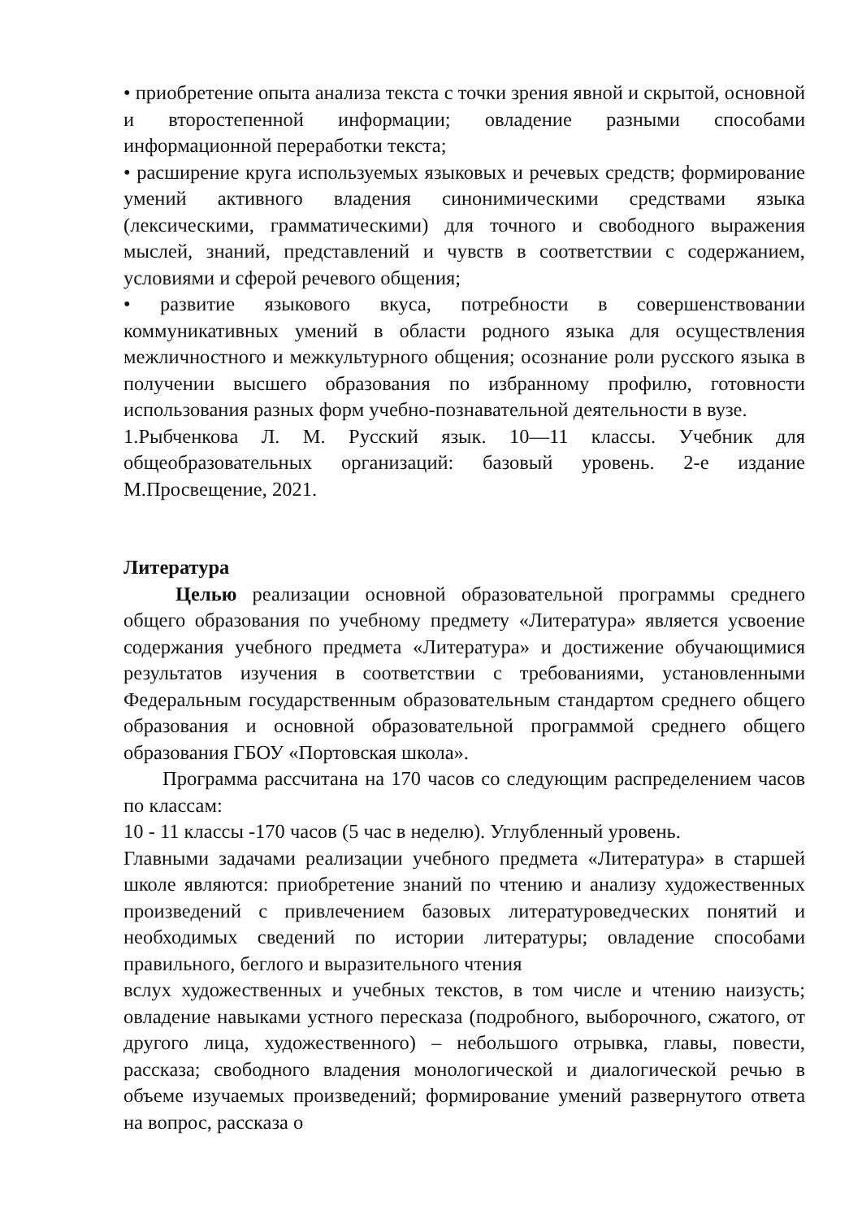• приобретение опыта анализа текста с точки зрения явной и скрытой, основной и второстепенной информации; овладение разными способами информационной переработки текста;
• расширение круга используемых языковых и речевых средств; формирование умений активного владения синонимическими средствами языка (лексическими, грамматическими) для точного и свободного выражения мыслей, знаний, представлений и чувств в соответствии с содержанием, условиями и сферой речевого общения;
• развитие языкового вкуса, потребности в совершенствовании коммуникативных умений в области родного языка для осуществления межличностного и межкультурного общения; осознание роли русского языка в получении высшего образования по избранному профилю, готовности использования разных форм учебно-познавательной деятельности в вузе.
1.Рыбченкова Л. М. Русский язык. 10—11 классы. Учебник для общеобразовательных организаций: базовый уровень. 2-е издание М.Просвещение, 2021.
Литература
Целью реализации основной образовательной программы среднего общего образования по учебному предмету «Литература» является усвоение содержания учебного предмета «Литература» и достижение обучающимися результатов изучения в соответствии с требованиями, установленными Федеральным государственным образовательным стандартом среднего общего образования и основной образовательной программой среднего общего образования ГБОУ «Портовская школа».
Программа рассчитана на 170 часов со следующим распределением часов по классам:
10 - 11 классы -170 часов (5 час в неделю). Углубленный уровень.
Главными задачами реализации учебного предмета «Литература» в старшей школе являются: приобретение знаний по чтению и анализу художественных произведений с привлечением базовых литературоведческих понятий и необходимых сведений по истории литературы; овладение способами правильного, беглого и выразительного чтения
вслух художественных и учебных текстов, в том числе и чтению наизусть; овладение навыками устного пересказа (подробного, выборочного, сжатого, от другого лица, художественного) – небольшого отрывка, главы, повести, рассказа; свободного владения монологической и диалогической речью в объеме изучаемых произведений; формирование умений развернутого ответа на вопрос, рассказа о